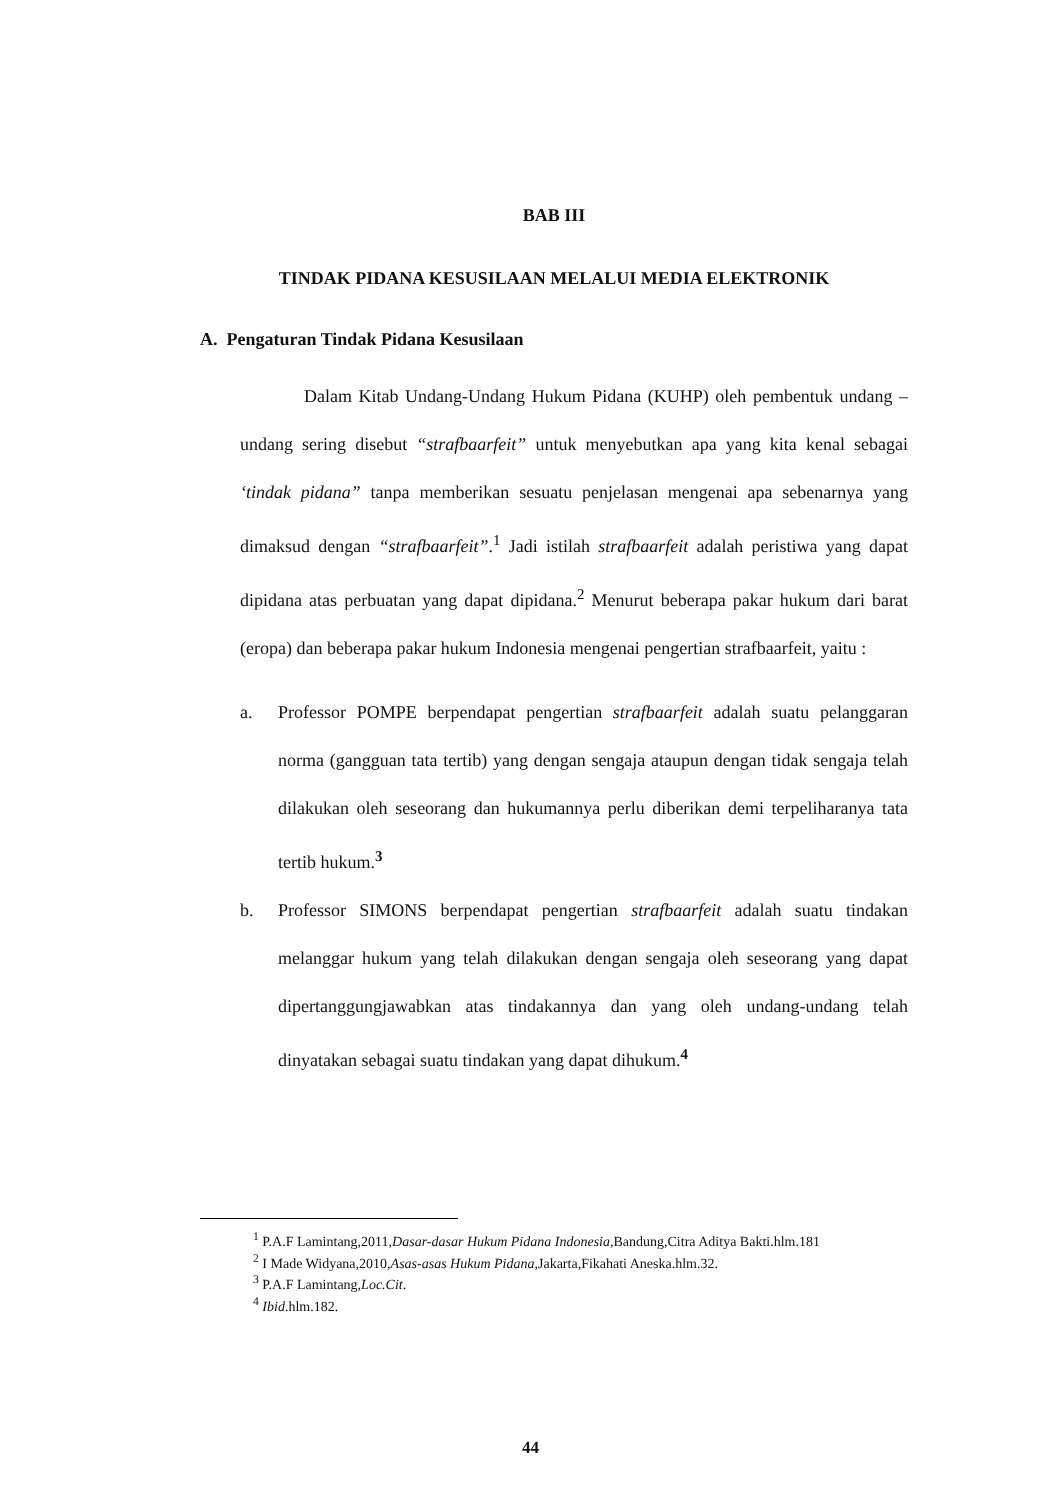BAB III
TINDAK PIDANA KESUSILAAN MELALUI MEDIA ELEKTRONIK
A. Pengaturan Tindak Pidana Kesusilaan
Dalam Kitab Undang-Undang Hukum Pidana (KUHP) oleh pembentuk undang – undang sering disebut “strafbaarfeit” untuk menyebutkan apa yang kita kenal sebagai ‘tindak pidana” tanpa memberikan sesuatu penjelasan mengenai apa sebenarnya yang dimaksud dengan “strafbaarfeit”.<sup>1</sup> Jadi istilah strafbaarfeit adalah peristiwa yang dapat dipidana atas perbuatan yang dapat dipidana.<sup>2</sup> Menurut beberapa pakar hukum dari barat (eropa) dan beberapa pakar hukum Indonesia mengenai pengertian strafbaarfeit, yaitu :
a. Professor POMPE berpendapat pengertian strafbaarfeit adalah suatu pelanggaran norma (gangguan tata tertib) yang dengan sengaja ataupun dengan tidak sengaja telah dilakukan oleh seseorang dan hukumannya perlu diberikan demi terpeliharanya tata tertib hukum.<sup>3</sup>
b. Professor SIMONS berpendapat pengertian strafbaarfeit adalah suatu tindakan melanggar hukum yang telah dilakukan dengan sengaja oleh seseorang yang dapat dipertanggungjawabkan atas tindakannya dan yang oleh undang-undang telah dinyatakan sebagai suatu tindakan yang dapat dihukum.<sup>4</sup>
<sup>1</sup> P.A.F Lamintang,2011,Dasar-dasar Hukum Pidana Indonesia,Bandung,Citra Aditya Bakti.hlm.181
<sup>2</sup> I Made Widyana,2010,Asas-asas Hukum Pidana,Jakarta,Fikahati Aneska.hlm.32.
<sup>3</sup> P.A.F Lamintang,Loc.Cit.
<sup>4</sup> Ibid.hlm.182.
44